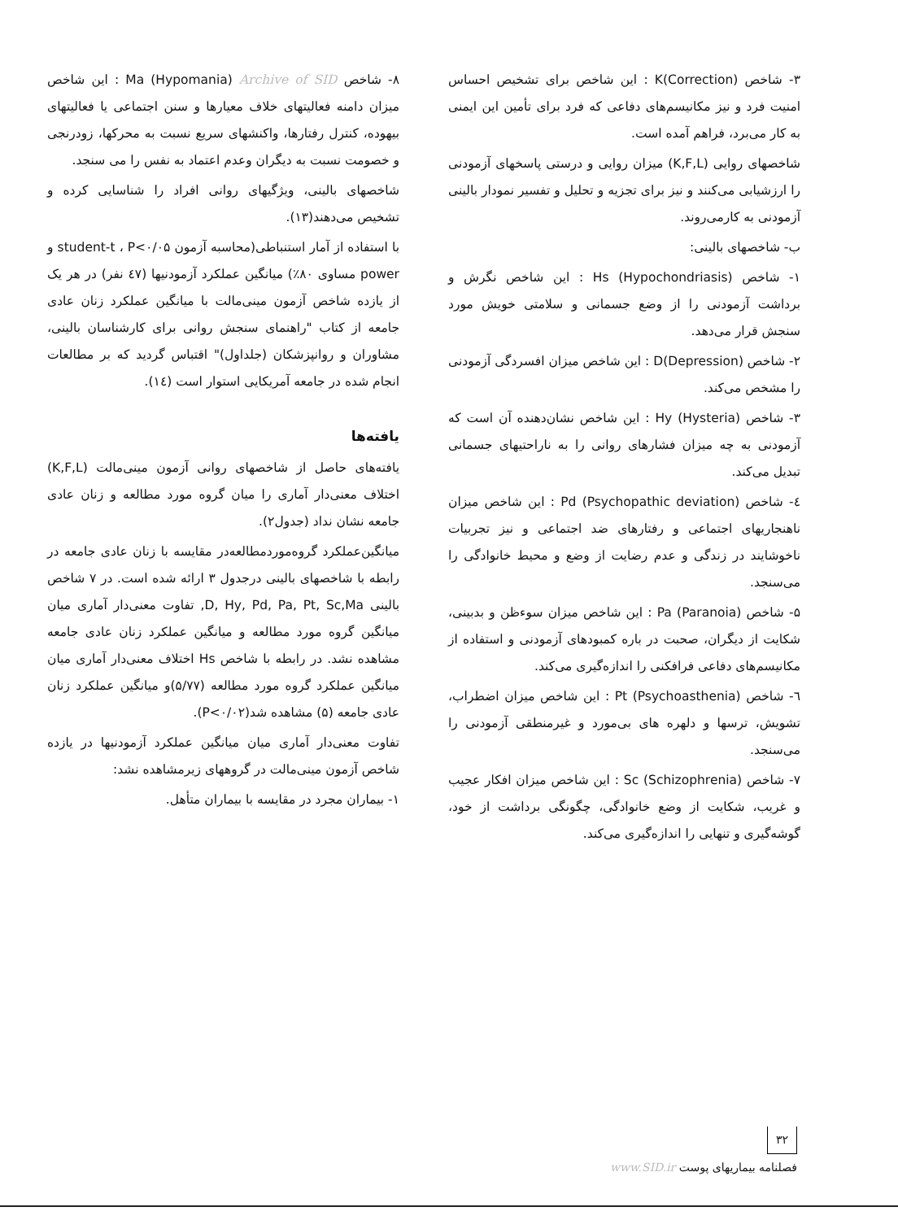۳- شاخص K(Correction) : این شاخص برای تشخیص احساس امنیت فرد و نیز مکانیسم‌های دفاعی که فرد برای تأمین این ایمنی به کار می‌برد، فراهم آمده است.
شاخصهای روایی (K,F,L) میزان روایی و درستی پاسخهای آزمودنی را ارزشیابی می‌کنند و نیز برای تجزیه و تحلیل و تفسیر نمودار بالینی آزمودنی به کارمی‌روند.
ب- شاخصهای بالینی:
۱- شاخص Hs (Hypochondriasis) : این شاخص نگرش و برداشت آزمودنی را از وضع جسمانی و سلامتی خویش مورد سنجش قرار می‌دهد.
۲- شاخص D(Depression) : این شاخص میزان افسردگی آزمودنی را مشخص می‌کند.
۳- شاخص Hy (Hysteria) : این شاخص نشان‌دهنده آن است که آزمودنی به چه میزان فشارهای روانی را به ناراحتیهای جسمانی تبدیل می‌کند.
٤- شاخص Pd (Psychopathic deviation) : این شاخص میزان ناهنجاریهای اجتماعی و رفتارهای ضد اجتماعی و نیز تجربیات ناخوشایند در زندگی و عدم رضایت از وضع و محیط خانوادگی را می‌سنجد.
۵- شاخص Pa (Paranoia) : این شاخص میزان سوءظن و بدبینی، شکایت از دیگران، صحبت در باره کمبودهای آزمودنی و استفاده از مکانیسم‌های دفاعی فرافکنی را اندازه‌گیری می‌کند.
٦- شاخص Pt (Psychoasthenia) : این شاخص میزان اضطراب، تشویش، ترسها و دلهره های بی‌مورد و غیرمنطقی آزمودنی را می‌سنجد.
۷- شاخص Sc (Schizophrenia) : این شاخص میزان افکار عجیب و غریب، شکایت از وضع خانوادگی، چگونگی برداشت از خود، گوشه‌گیری و تنهایی را اندازه‌گیری می‌کند.
۸- شاخص Ma (Hypomania) Archive of SID : این شاخص میزان دامنه فعالیتهای خلاف معیارها و سنن اجتماعی یا فعالیتهای بیهوده، کنترل رفتارها، واکنشهای سریع نسبت به محرکها، زودرنجی و خصومت نسبت به دیگران وعدم اعتماد به نفس را می سنجد.
شاخصهای بالینی، ویژگیهای روانی افراد را شناسایی کرده و تشخیص می‌دهند(۱۳).
با استفاده از آمار استنباطی(محاسبه آزمون student-t ، P<۰/۰۵ و power مساوی ۸۰٪) میانگین عملکرد آزمودنیها (٤۷ نفر) در هر یک از یازده شاخص آزمون مینی‌مالت با میانگین عملکرد زنان عادی جامعه از کتاب "راهنمای سنجش روانی برای کارشناسان بالینی، مشاوران و روانپزشکان (جلداول)" اقتباس گردید که بر مطالعات انجام شده در جامعه آمریکایی استوار است (١٤).
یافته‌ها
یافته‌های حاصل از شاخصهای روانی آزمون مینی‌مالت (K,F,L) اختلاف معنی‌دار آماری را میان گروه مورد مطالعه و زنان عادی جامعه نشان نداد (جدول۲).
میانگین‌عملکرد گروه‌موردمطالعه‌در مقایسه با زنان عادی جامعه در رابطه با شاخصهای بالینی درجدول ۳ ارائه شده است. در ۷ شاخص بالینی D, Hy, Pd, Pa, Pt, Sc,Ma, تفاوت معنی‌دار آماری میان میانگین گروه مورد مطالعه و میانگین عملکرد زنان عادی جامعه مشاهده نشد. در رابطه با شاخص Hs اختلاف معنی‌دار آماری میان میانگین عملکرد گروه مورد مطالعه (۵/۷۷)و میانگین عملکرد زنان عادی جامعه (۵) مشاهده شد(P<۰/۰۲).
تفاوت معنی‌دار آماری میان میانگین عملکرد آزمودنیها در یازده شاخص آزمون مینی‌مالت در گروههای زیرمشاهده نشد:
۱- بیماران مجرد در مقایسه با بیماران متأهل.
۳۲
فصلنامه بیماریهای پوست www.SID.ir